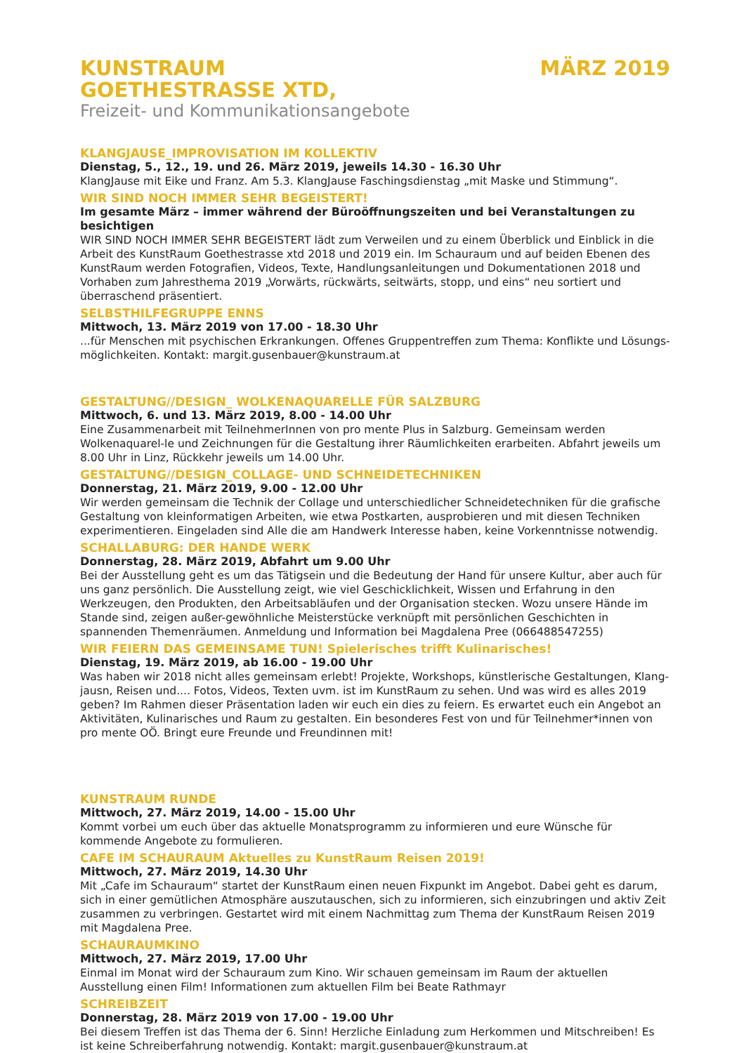KUNSTRAUM
GOETHESTRASSE XTD,
MÄRZ 2019
Freizeit- und Kommunikationsangebote
KLANGJAUSE_IMPROVISATION IM KOLLEKTIV
Dienstag, 5., 12., 19. und 26. März 2019, jeweils 14.30 - 16.30 Uhr
KlangJause mit Eike und Franz. Am 5.3. KlangJause Faschingsdienstag „mit Maske und Stimmung“.
WIR SIND NOCH IMMER SEHR BEGEISTERT!
Im gesamte März – immer während der Büroöffnungszeiten und bei Veranstaltungen zu besichtigen
WIR SIND NOCH IMMER SEHR BEGEISTERT lädt zum Verweilen und zu einem Überblick und Einblick in die Arbeit des KunstRaum Goethestrasse xtd 2018 und 2019 ein. Im Schauraum und auf beiden Ebenen des KunstRaum werden Fotografien, Videos, Texte, Handlungsanleitungen und Dokumentationen 2018 und Vorhaben zum Jahresthema 2019 „Vorwärts, rückwärts, seitwärts, stopp, und eins“ neu sortiert und überraschend präsentiert.
SELBSTHILFEGRUPPE ENNS
Mittwoch, 13. März 2019 von 17.00 - 18.30 Uhr
...für Menschen mit psychischen Erkrankungen. Offenes Gruppentreffen zum Thema: Konflikte und Lösungs-möglichkeiten. Kontakt: margit.gusenbauer@kunstraum.at
GESTALTUNG//DESIGN_ WOLKENAQUARELLE FÜR SALZBURG
Mittwoch, 6. und 13. März 2019, 8.00 - 14.00 Uhr
Eine Zusammenarbeit mit TeilnehmerInnen von pro mente Plus in Salzburg. Gemeinsam werden Wolkenaquarel-le und Zeichnungen für die Gestaltung ihrer Räumlichkeiten erarbeiten. Abfahrt jeweils um 8.00 Uhr in Linz, Rückkehr jeweils um 14.00 Uhr.
GESTALTUNG//DESIGN_COLLAGE- UND SCHNEIDETECHNIKEN
Donnerstag, 21. März 2019, 9.00 - 12.00 Uhr
Wir werden gemeinsam die Technik der Collage und unterschiedlicher Schneidetechniken für die grafische Gestaltung von kleinformatigen Arbeiten, wie etwa Postkarten, ausprobieren und mit diesen Techniken experimentieren. Eingeladen sind Alle die am Handwerk Interesse haben, keine Vorkenntnisse notwendig.
SCHALLABURG: DER HANDE WERK
Donnerstag, 28. März 2019, Abfahrt um 9.00 Uhr
Bei der Ausstellung geht es um das Tätigsein und die Bedeutung der Hand für unsere Kultur, aber auch für uns ganz persönlich. Die Ausstellung zeigt, wie viel Geschicklichkeit, Wissen und Erfahrung in den Werkzeugen, den Produkten, den Arbeitsabläufen und der Organisation stecken. Wozu unsere Hände im Stande sind, zeigen außer-gewöhnliche Meisterstücke verknüpft mit persönlichen Geschichten in spannenden Themenräumen. Anmeldung und Information bei Magdalena Pree (066488547255)
WIR FEIERN DAS GEMEINSAME TUN! Spielerisches trifft Kulinarisches!
Dienstag, 19. März 2019, ab 16.00 - 19.00 Uhr
Was haben wir 2018 nicht alles gemeinsam erlebt! Projekte, Workshops, künstlerische Gestaltungen, Klang-jausn, Reisen und.... Fotos, Videos, Texten uvm. ist im KunstRaum zu sehen. Und was wird es alles 2019 geben? Im Rahmen dieser Präsentation laden wir euch ein dies zu feiern. Es erwartet euch ein Angebot an Aktivitäten, Kulinarisches und Raum zu gestalten. Ein besonderes Fest von und für Teilnehmer*innen von pro mente OÖ. Bringt eure Freunde und Freundinnen mit!
KUNSTRAUM RUNDE
Mittwoch, 27. März 2019, 14.00 - 15.00 Uhr
Kommt vorbei um euch über das aktuelle Monatsprogramm zu informieren und eure Wünsche für kommende Angebote zu formulieren.
CAFE IM SCHAURAUM Aktuelles zu KunstRaum Reisen 2019!
Mittwoch, 27. März 2019, 14.30 Uhr
Mit „Cafe im Schauraum“ startet der KunstRaum einen neuen Fixpunkt im Angebot. Dabei geht es darum, sich in einer gemütlichen Atmosphäre auszutauschen, sich zu informieren, sich einzubringen und aktiv Zeit zusammen zu verbringen. Gestartet wird mit einem Nachmittag zum Thema der KunstRaum Reisen 2019 mit Magdalena Pree.
SCHAURAUMKINO
Mittwoch, 27. März 2019, 17.00 Uhr
Einmal im Monat wird der Schauraum zum Kino. Wir schauen gemeinsam im Raum der aktuellen Ausstellung einen Film! Informationen zum aktuellen Film bei Beate Rathmayr
SCHREIBZEIT
Donnerstag, 28. März 2019 von 17.00 - 19.00 Uhr
Bei diesem Treffen ist das Thema der 6. Sinn! Herzliche Einladung zum Herkommen und Mitschreiben! Es ist keine Schreiberfahrung notwendig. Kontakt: margit.gusenbauer@kunstraum.at